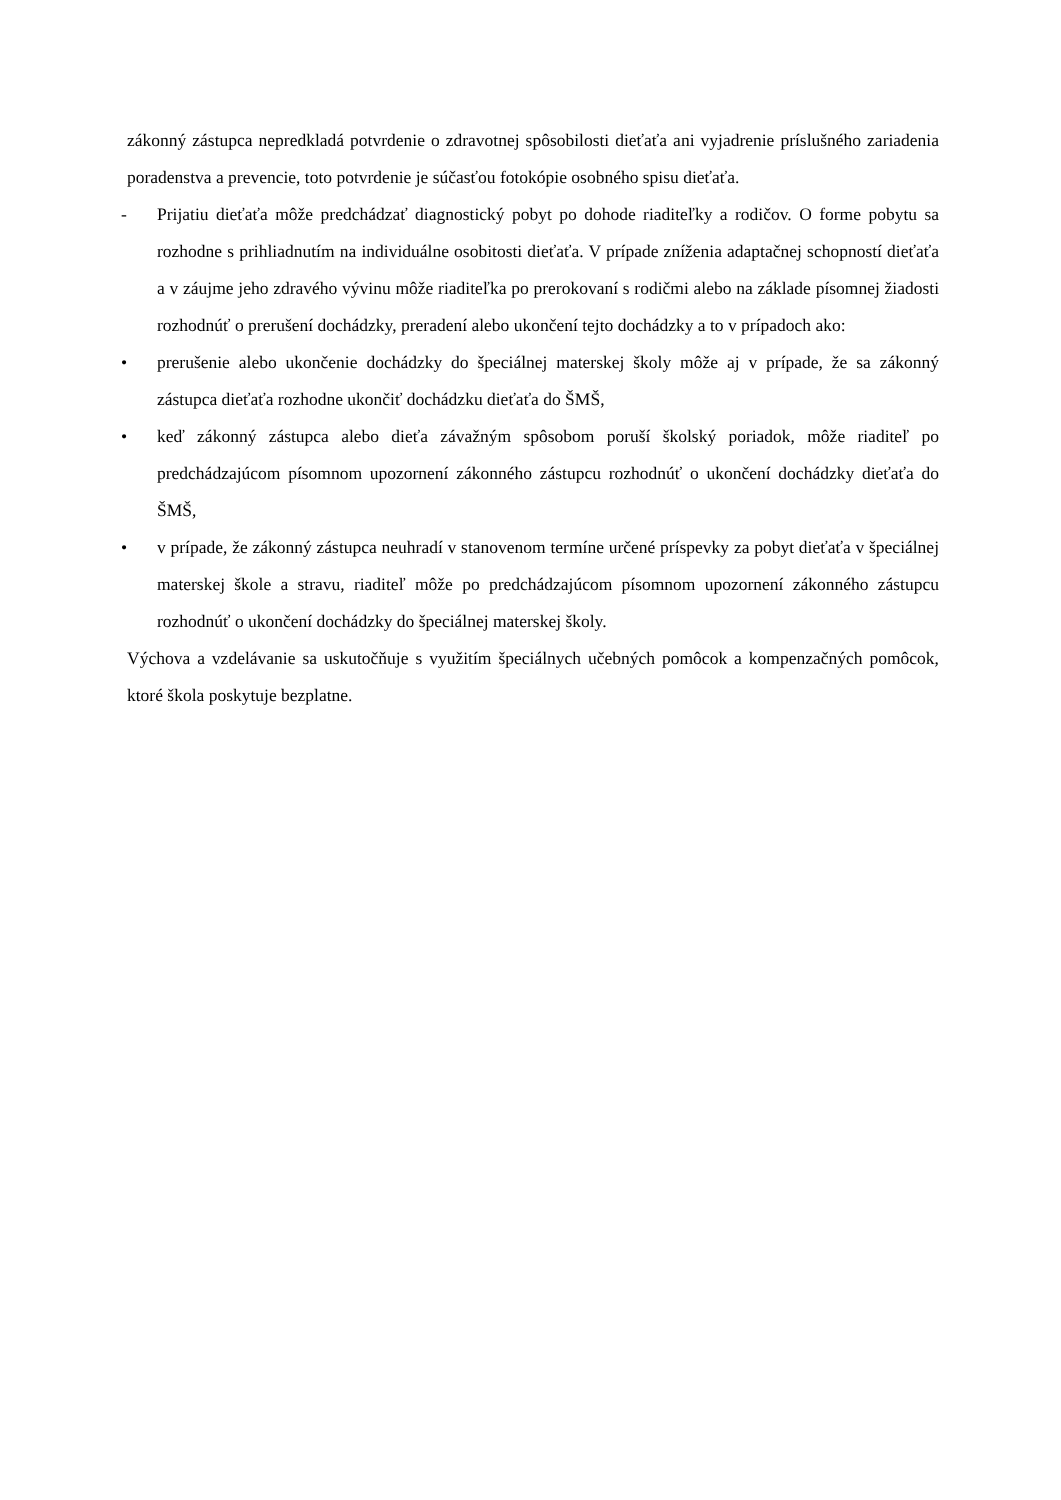zákonný zástupca nepredkladá potvrdenie o zdravotnej spôsobilosti dieťaťa ani vyjadrenie príslušného zariadenia poradenstva a prevencie, toto potvrdenie je súčasťou fotokópie osobného spisu dieťaťa.
- Prijatiu dieťaťa môže predchádzať diagnostický pobyt po dohode riaditeľky a rodičov. O forme pobytu sa rozhodne s prihliadnutím na individuálne osobitosti dieťaťa. V prípade zníženia adaptačnej schopností dieťaťa a v záujme jeho zdravého vývinu môže riaditeľka po prerokovaní s rodičmi alebo na základe písomnej žiadosti rozhodnúť o prerušení dochádzky, preradení alebo ukončení tejto dochádzky a to v prípadoch ako:
• prerušenie alebo ukončenie dochádzky do špeciálnej materskej školy môže aj v prípade, že sa zákonný zástupca dieťaťa rozhodne ukončiť dochádzku dieťaťa do ŠMŠ,
• keď zákonný zástupca alebo dieťa závažným spôsobom poruší školský poriadok, môže riaditeľ po predchádzajúcom písomnom upozornení zákonného zástupcu rozhodnúť o ukončení dochádzky dieťaťa do ŠMŠ,
• v prípade, že zákonný zástupca neuhradí v stanovenom termíne určené príspevky za pobyt dieťaťa v špeciálnej materskej škole a stravu, riaditeľ môže po predchádzajúcom písomnom upozornení zákonného zástupcu rozhodnúť o ukončení dochádzky do špeciálnej materskej školy.
Výchova a vzdelávanie sa uskutočňuje s využitím špeciálnych učebných pomôcok a kompenzačných pomôcok, ktoré škola poskytuje bezplatne.